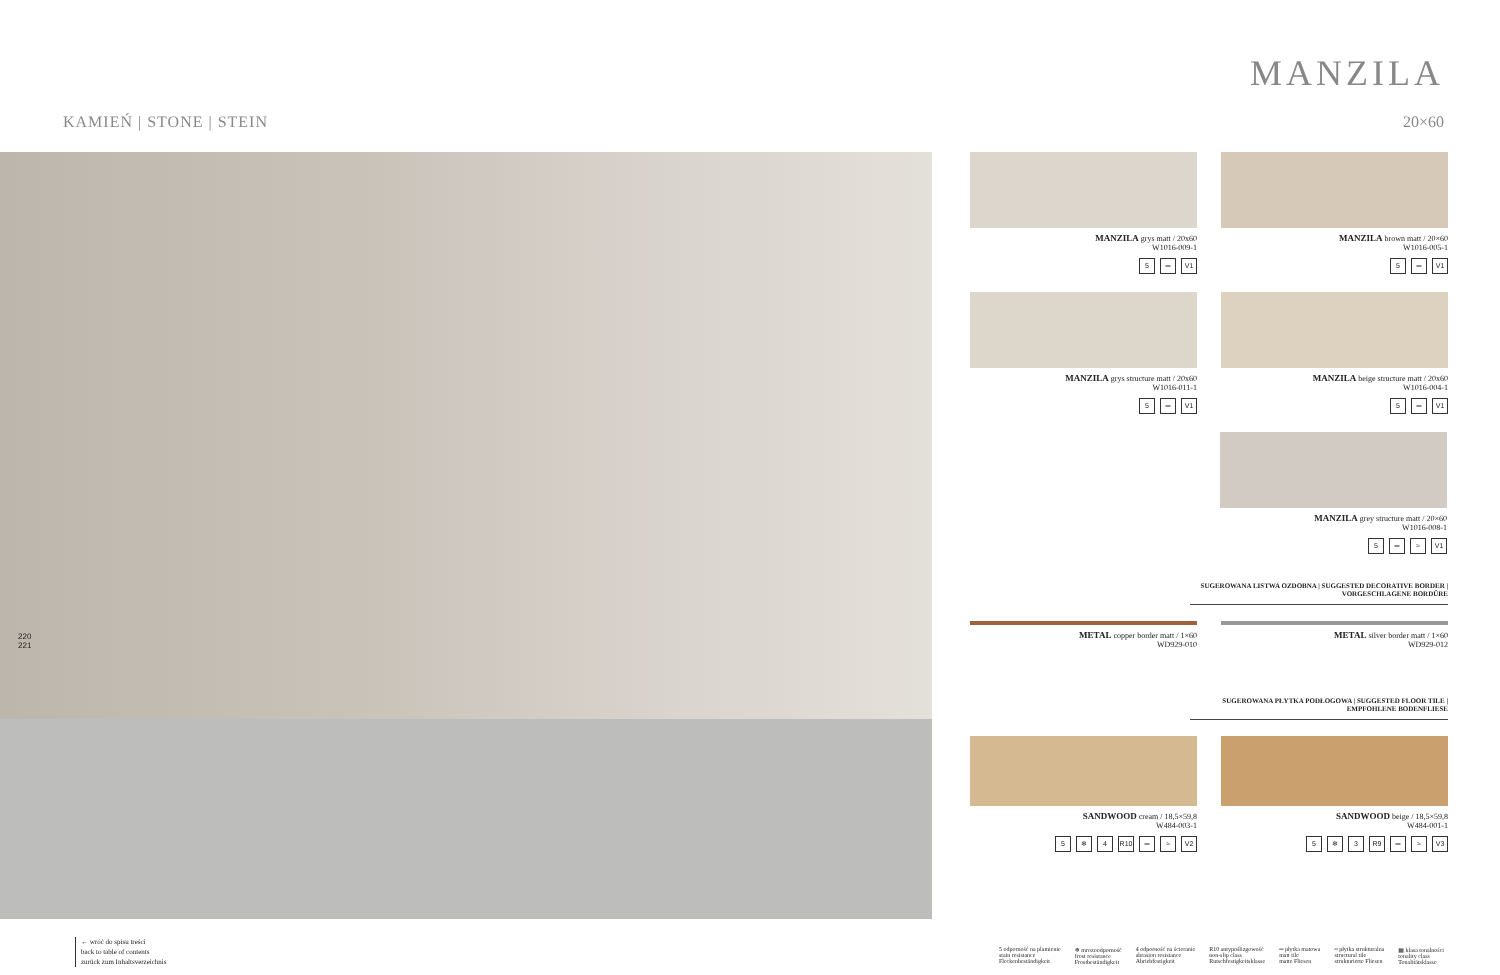MANZILA
KAMIEŃ | STONE | STEIN 20×60
220
221
MANZILA grys matt / 20x60
W1016-009-1
5 ═ V1
MANZILA brown matt / 20×60
W1016-005-1
5 ═ V1
MANZILA grys structure matt / 20x60
W1016-011-1
5 ═ V1
MANZILA beige structure matt / 20x60
W1016-004-1
5 ═ V1
MANZILA grey structure matt / 20×60
W1016-008-1
5 ═ ≈ V1
SUGEROWANA LISTWA OZDOBNA | SUGGESTED DECORATIVE BORDER | VORGESCHLAGENE BORDÜRE
METAL copper border matt / 1×60
WD929-010
METAL silver border matt / 1×60
WD929-012
SUGEROWANA PŁYTKA PODŁOGOWA | SUGGESTED FLOOR TILE | EMPFOHLENE BODENFLIESE
SANDWOOD cream / 18,5×59,8
W484-003-1
5 ❄ 4 R10 ═ ≈ V2
SANDWOOD beige / 18,5×59,8
W484-001-1
5 ❄ 3 R9 ═ ≈ V3
← wróć do spisu treści
back to table of contents
zurück zum Inhaltsverzeichnis
5 odporność na plamienie
stain resistance
Fleckenbeständigkeit
❄ mrozoodporność
frost resistance
Frostbeständigkeit
4 odporność na ścieranie
abrasion resistance
Abriebfestigkeit
R10 antypoślizgowość
non-slip class
Rutschfestigkeitsklasse
═ płytka matowa
matt tile
matte Fliesen
≈ płytka strukturalna
structural tile
strukturierte Fliesen
▦ klasa tonalności
tonality class
Tonalitätsklasse